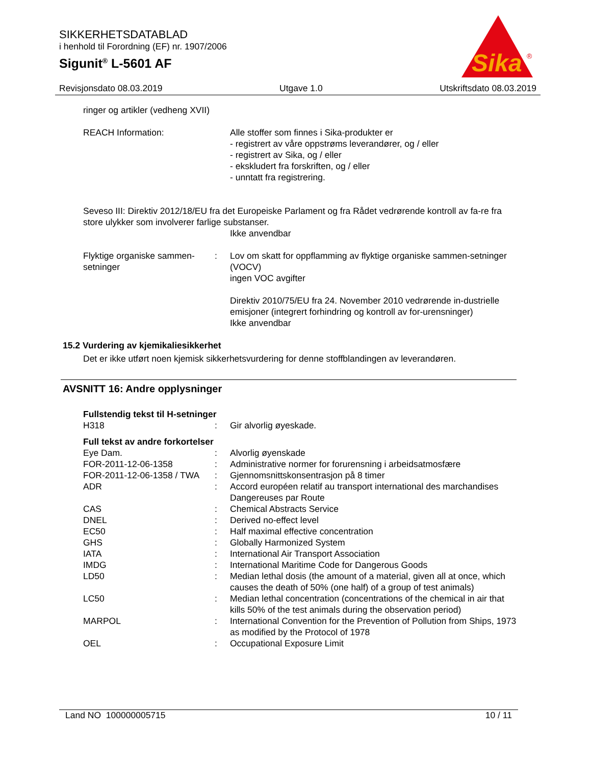SIKKERHETSDATABLAD
i henhold til Forordning (EF) nr. 1907/2006
Sigunit<sup>®</sup> L-5601 AF
Sika
®
Revisjonsdato 08.03.2019 Utgave 1.0 Utskriftsdato 08.03.2019
ringer og artikler (vedheng XVII)
REACH Information: Alle stoffer som finnes i Sika-produkter er
- registrert av våre oppstrøms leverandører, og / eller
- registrert av Sika, og / eller
- ekskludert fra forskriften, og / eller
- unntatt fra registrering.
Seveso III: Direktiv 2012/18/EU fra det Europeiske Parlament og fra Rådet vedrørende kontroll av fa-re fra store ulykker som involverer farlige substanser.
Ikke anvendbar
Flyktige organiske sammen-setninger
: Lov om skatt for oppflamming av flyktige organiske sammen-setninger (VOCV)
ingen VOC avgifter
Direktiv 2010/75/EU fra 24. November 2010 vedrørende in-dustrielle emisjoner (integrert forhindring og kontroll av for-urensninger)
Ikke anvendbar
15.2 Vurdering av kjemikaliesikkerhet
Det er ikke utført noen kjemisk sikkerhetsvurdering for denne stoffblandingen av leverandøren.
AVSNITT 16: Andre opplysninger
Fullstendig tekst til H-setninger
H318 : Gir alvorlig øyeskade.
Full tekst av andre forkortelser
Eye Dam. : Alvorlig øyenskade
FOR-2011-12-06-1358 : Administrative normer for forurensning i arbeidsatmosfære
FOR-2011-12-06-1358 / TWA
: Gjennomsnittskonsentrasjon på 8 timer
ADR : Accord européen relatif au transport international des marchandises Dangereuses par Route
CAS : Chemical Abstracts Service
DNEL : Derived no-effect level
EC50 : Half maximal effective concentration
GHS : Globally Harmonized System
IATA : International Air Transport Association
IMDG : International Maritime Code for Dangerous Goods
LD50 : Median lethal dosis (the amount of a material, given all at once, which causes the death of 50% (one half) of a group of test animals)
LC50 : Median lethal concentration (concentrations of the chemical in air that kills 50% of the test animals during the observation period)
MARPOL : International Convention for the Prevention of Pollution from Ships, 1973 as modified by the Protocol of 1978
OEL : Occupational Exposure Limit
Land NO 100000005715 10 / 11